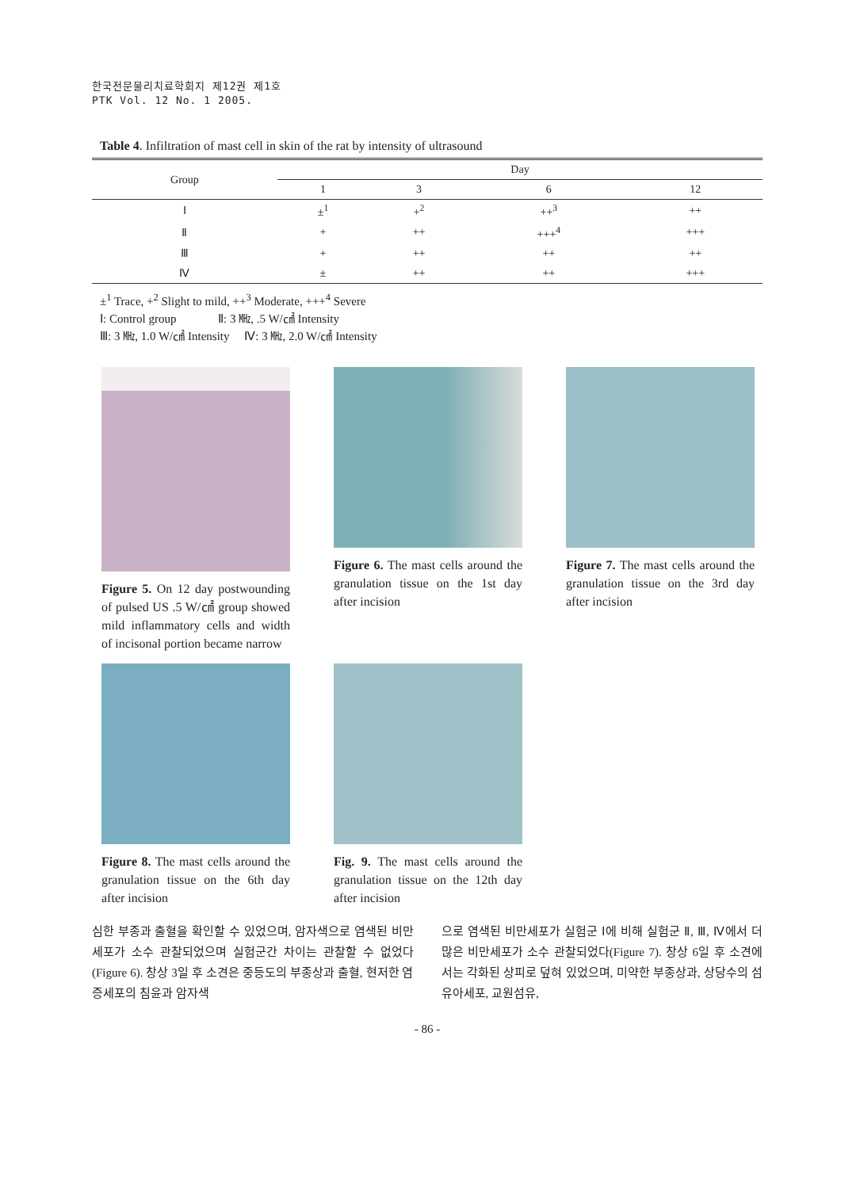한국전문물리치료학회지 제12권 제1호
PTK Vol. 12 No. 1 2005.
Table 4. Infiltration of mast cell in skin of the rat by intensity of ultrasound
| Group | Day | | | |
| --- | --- | --- | --- | --- |
| | 1 | 3 | 6 | 12 |
| Ⅰ | ±<sup>1</sup> | +<sup>2</sup> | ++<sup>3</sup> | ++ |
| Ⅱ | + | ++ | +++<sup>4</sup> | +++ |
| Ⅲ | + | ++ | ++ | ++ |
| Ⅳ | ± | ++ | ++ | +++ |
±<sup>1</sup> Trace, +<sup>2</sup> Slight to mild, ++<sup>3</sup> Moderate, +++<sup>4</sup> Severe
Ⅰ: Control group Ⅱ: 3 ㎒, .5 W/㎠ Intensity
Ⅲ: 3 ㎒, 1.0 W/㎠ Intensity Ⅳ: 3 ㎒, 2.0 W/㎠ Intensity
Figure 5. On 12 day postwounding of pulsed US .5 W/㎠ group showed mild inflammatory cells and width of incisonal portion became narrow
Figure 6. The mast cells around the granulation tissue on the 1st day after incision
Figure 7. The mast cells around the granulation tissue on the 3rd day after incision
Figure 8. The mast cells around the granulation tissue on the 6th day after incision
Fig. 9. The mast cells around the granulation tissue on the 12th day after incision
심한 부종과 출혈을 확인할 수 있었으며, 암자색으로 염색된 비만세포가 소수 관찰되었으며 실험군간 차이는 관찰할 수 없었다(Figure 6). 창상 3일 후 소견은 중등도의 부종상과 출혈, 현저한 염증세포의 침윤과 암자색
으로 염색된 비만세포가 실험군 Ⅰ에 비해 실험군 Ⅱ, Ⅲ, Ⅳ에서 더 많은 비만세포가 소수 관찰되었다(Figure 7). 창상 6일 후 소견에서는 각화된 상피로 덮혀 있었으며, 미약한 부종상과, 상당수의 섬유아세포, 교원섬유,
- 86 -